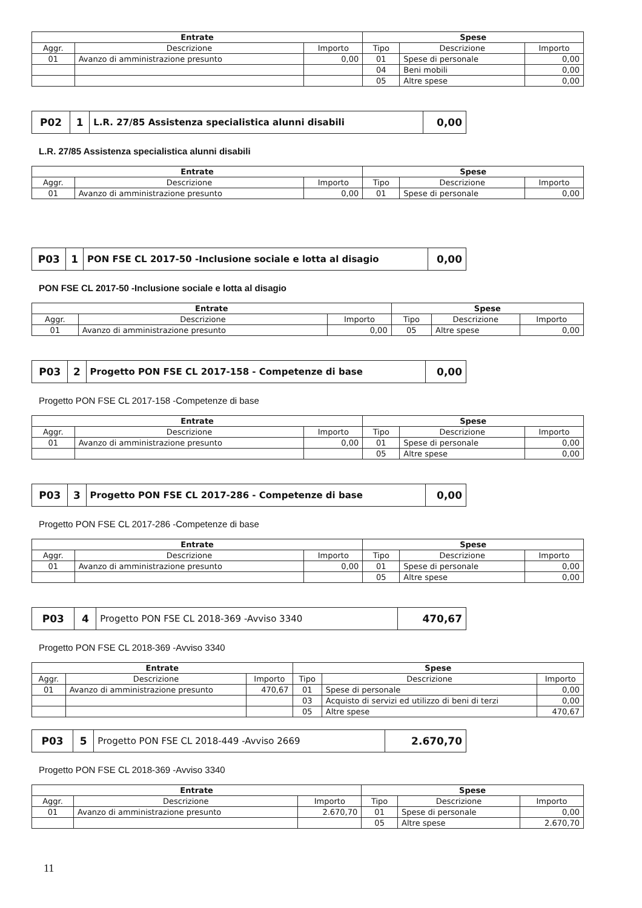| Entrate | | | Spese | | |
| --- | --- | --- | --- | --- | --- |
| Aggr. | Descrizione | Importo | Tipo | Descrizione | Importo |
| 01 | Avanzo di amministrazione presunto | 0,00 | 01 | Spese di personale | 0,00 |
| | | | 04 | Beni mobili | 0,00 |
| | | | 05 | Altre spese | 0,00 |
| P02 | 1 | L.R. 27/85 Assistenza specialistica alunni disabili | 0,00 |
L.R. 27/85 Assistenza specialistica alunni disabili
| Entrate | | | Spese | | |
| --- | --- | --- | --- | --- | --- |
| Aggr. | Descrizione | Importo | Tipo | Descrizione | Importo |
| 01 | Avanzo di amministrazione presunto | 0,00 | 01 | Spese di personale | 0,00 |
| P03 | 1 | PON FSE CL 2017-50 -Inclusione sociale e lotta al disagio | 0,00 |
PON FSE CL 2017-50 -Inclusione sociale e lotta al disagio
| Entrate | | | Spese | | |
| --- | --- | --- | --- | --- | --- |
| Aggr. | Descrizione | Importo | Tipo | Descrizione | Importo |
| 01 | Avanzo di amministrazione presunto | 0,00 | 05 | Altre spese | 0,00 |
| P03 | 2 | Progetto PON FSE CL 2017-158 - Competenze di base | 0,00 |
Progetto PON FSE CL 2017-158 -Competenze di base
| Entrate | | | Spese | | |
| --- | --- | --- | --- | --- | --- |
| Aggr. | Descrizione | Importo | Tipo | Descrizione | Importo |
| 01 | Avanzo di amministrazione presunto | 0,00 | 01 | Spese di personale | 0,00 |
| | | | 05 | Altre spese | 0,00 |
| P03 | 3 | Progetto PON FSE CL 2017-286 - Competenze di base | 0,00 |
Progetto PON FSE CL 2017-286 -Competenze di base
| Entrate | | | Spese | | |
| --- | --- | --- | --- | --- | --- |
| Aggr. | Descrizione | Importo | Tipo | Descrizione | Importo |
| 01 | Avanzo di amministrazione presunto | 0,00 | 01 | Spese di personale | 0,00 |
| | | | 05 | Altre spese | 0,00 |
| P03 | 4 | Progetto PON FSE CL 2018-369 -Avviso 3340 | 470,67 |
Progetto PON FSE CL 2018-369 -Avviso 3340
| Entrate | | | Spese | | |
| --- | --- | --- | --- | --- | --- |
| Aggr. | Descrizione | Importo | Tipo | Descrizione | Importo |
| 01 | Avanzo di amministrazione presunto | 470,67 | 01 | Spese di personale | 0,00 |
| | | | 03 | Acquisto di servizi ed utilizzo di beni di terzi | 0,00 |
| | | | 05 | Altre spese | 470,67 |
| P03 | 5 | Progetto PON FSE CL 2018-449 -Avviso 2669 | 2.670,70 |
Progetto PON FSE CL 2018-369 -Avviso 3340
| Entrate | | | Spese | | |
| --- | --- | --- | --- | --- | --- |
| Aggr. | Descrizione | Importo | Tipo | Descrizione | Importo |
| 01 | Avanzo di amministrazione presunto | 2.670,70 | 01 | Spese di personale | 0,00 |
| | | | 05 | Altre spese | 2.670,70 |
11